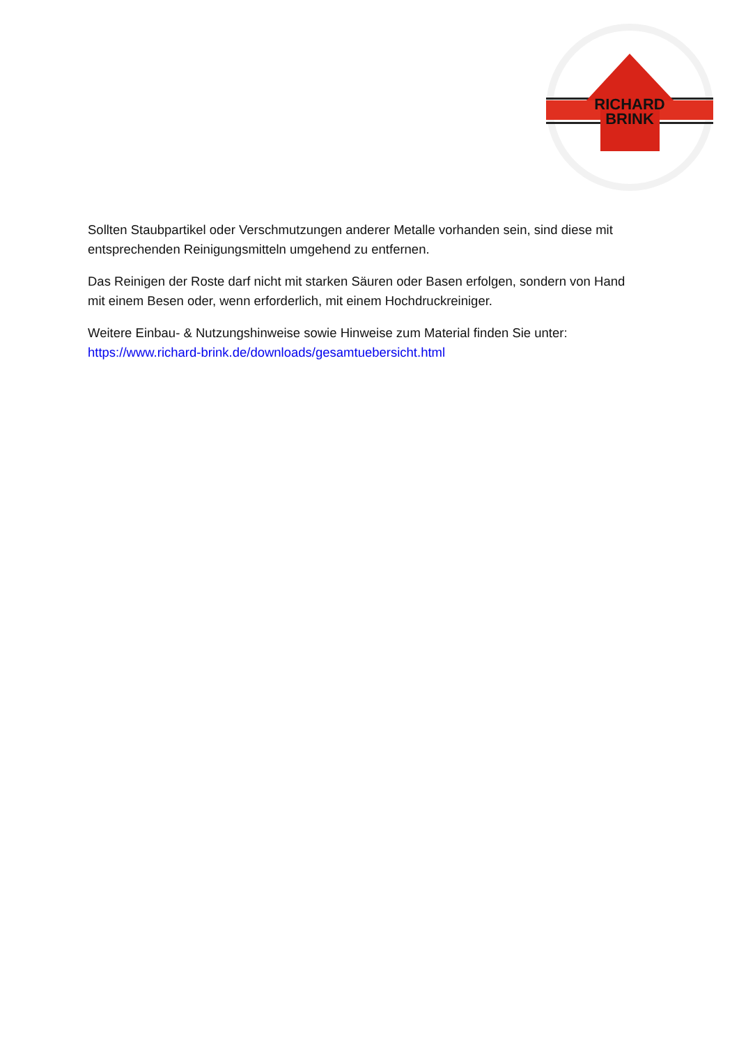RICHARD
BRINK
Sollten Staubpartikel oder Verschmutzungen anderer Metalle vorhanden sein, sind diese mit entsprechenden Reinigungsmitteln umgehend zu entfernen.
Das Reinigen der Roste darf nicht mit starken Säuren oder Basen erfolgen, sondern von Hand mit einem Besen oder, wenn erforderlich, mit einem Hochdruckreiniger.
Weitere Einbau- & Nutzungshinweise sowie Hinweise zum Material finden Sie unter:
https://www.richard-brink.de/downloads/gesamtuebersicht.html